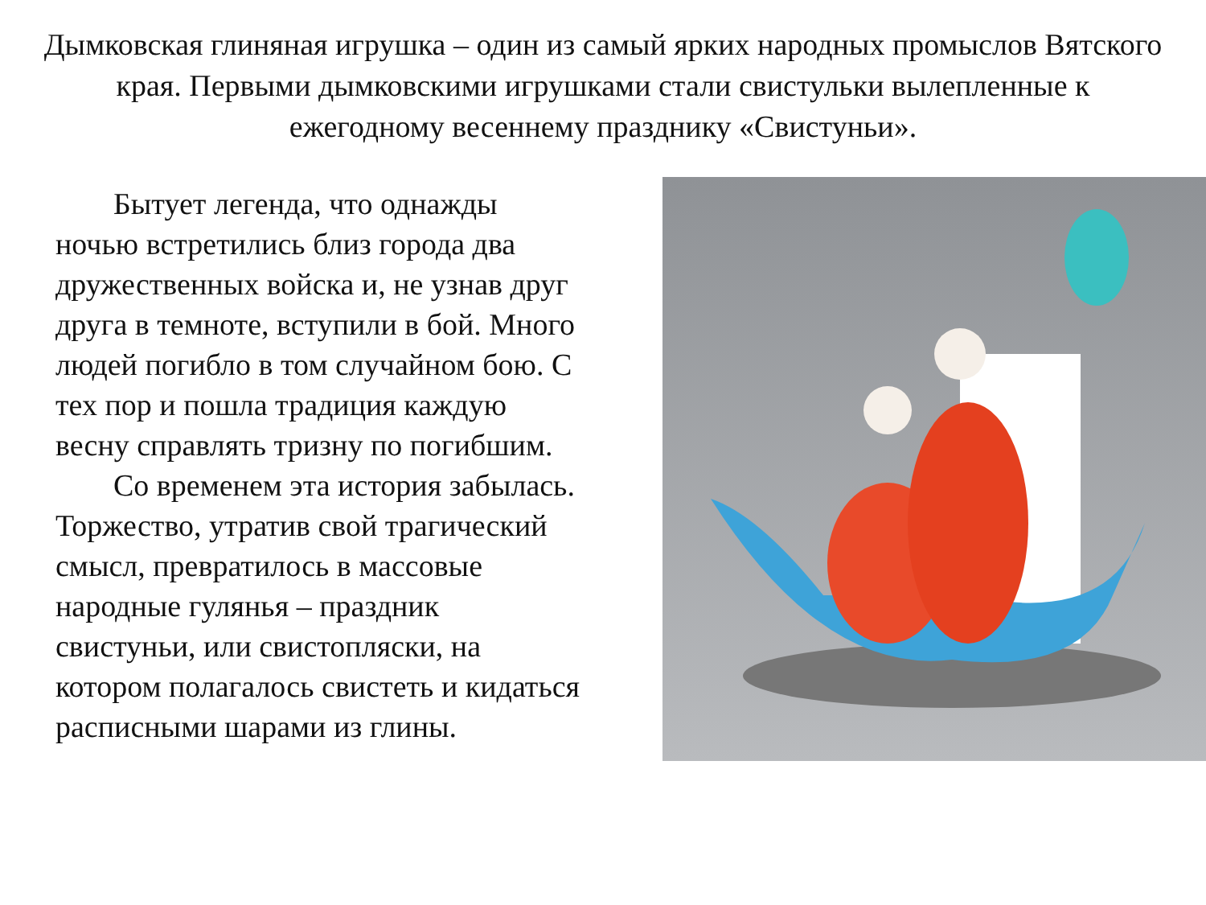Дымковская глиняная игрушка – один из самый ярких народных промыслов Вятского края. Первыми дымковскими игрушками стали свистульки вылепленные к ежегодному весеннему празднику «Свистуньи».
Бытует легенда, что однажды ночью встретились близ города два дружественных войска и, не узнав друг друга в темноте, вступили в бой. Много людей погибло в том случайном бою. С тех пор и пошла традиция каждую весну справлять тризну по погибшим.
Со временем эта история забылась. Торжество, утратив свой трагический смысл, превратилось в массовые народные гулянья – праздник свистуньи, или свистопляски, на котором полагалось свистеть и кидаться расписными шарами из глины.